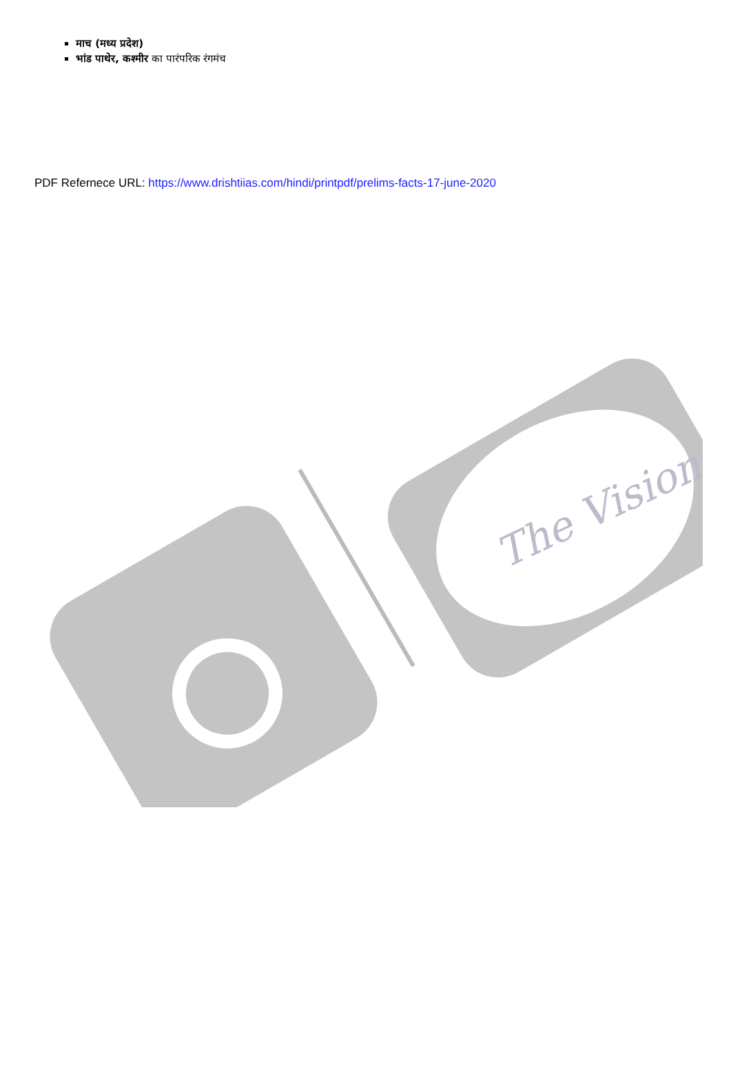माच (मध्य प्रदेश)
भांड पाथेर, कश्मीर का पारंपरिक रंगमंच
PDF Refernece URL: https://www.drishtiias.com/hindi/printpdf/prelims-facts-17-june-2020
The Vision